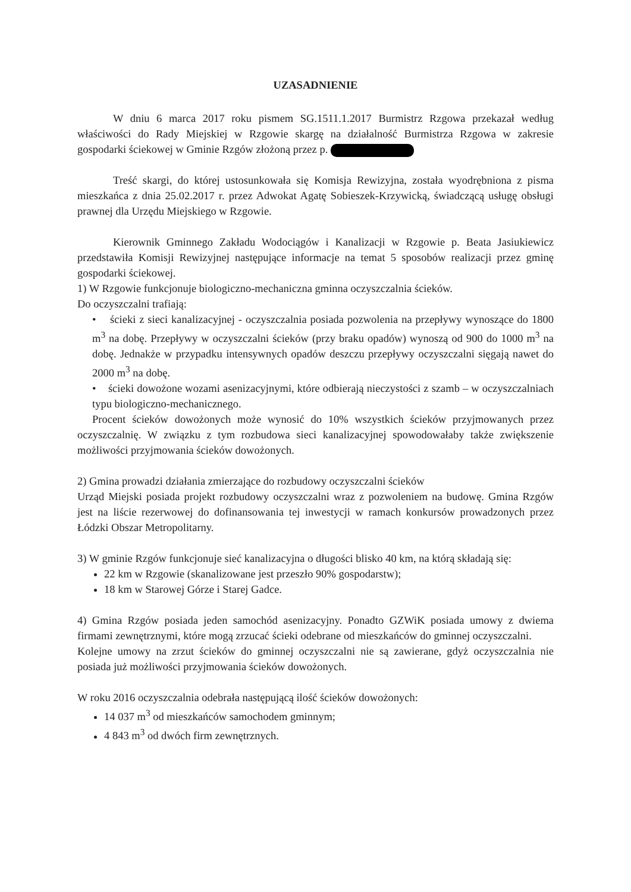UZASADNIENIE
W dniu 6 marca 2017 roku pismem SG.1511.1.2017 Burmistrz Rzgowa przekazał według właściwości do Rady Miejskiej w Rzgowie skargę na działalność Burmistrza Rzgowa w zakresie gospodarki ściekowej w Gminie Rzgów złożoną przez p.
Treść skargi, do której ustosunkowała się Komisja Rewizyjna, została wyodrębniona z pisma mieszkańca z dnia 25.02.2017 r. przez Adwokat Agatę Sobieszek-Krzywicką, świadczącą usługę obsługi prawnej dla Urzędu Miejskiego w Rzgowie.
Kierownik Gminnego Zakładu Wodociągów i Kanalizacji w Rzgowie p. Beata Jasiukiewicz przedstawiła Komisji Rewizyjnej następujące informacje na temat 5 sposobów realizacji przez gminę gospodarki ściekowej.
1) W Rzgowie funkcjonuje biologiczno-mechaniczna gminna oczyszczalnia ścieków.
Do oczyszczalni trafiają:
• ścieki z sieci kanalizacyjnej - oczyszczalnia posiada pozwolenia na przepływy wynoszące do 1800 m<sup>3</sup> na dobę. Przepływy w oczyszczalni ścieków (przy braku opadów) wynoszą od 900 do 1000 m<sup>3</sup> na dobę. Jednakże w przypadku intensywnych opadów deszczu przepływy oczyszczalni sięgają nawet do 2000 m<sup>3</sup> na dobę.
• ścieki dowożone wozami asenizacyjnymi, które odbierają nieczystości z szamb – w oczyszczalniach typu biologiczno-mechanicznego.
Procent ścieków dowożonych może wynosić do 10% wszystkich ścieków przyjmowanych przez oczyszczalnię. W związku z tym rozbudowa sieci kanalizacyjnej spowodowałaby także zwiększenie możliwości przyjmowania ścieków dowożonych.
2) Gmina prowadzi działania zmierzające do rozbudowy oczyszczalni ścieków
Urząd Miejski posiada projekt rozbudowy oczyszczalni wraz z pozwoleniem na budowę. Gmina Rzgów jest na liście rezerwowej do dofinansowania tej inwestycji w ramach konkursów prowadzonych przez Łódzki Obszar Metropolitarny.
3) W gminie Rzgów funkcjonuje sieć kanalizacyjna o długości blisko 40 km, na którą składają się:
22 km w Rzgowie (skanalizowane jest przeszło 90% gospodarstw);
18 km w Starowej Górze i Starej Gadce.
4) Gmina Rzgów posiada jeden samochód asenizacyjny. Ponadto GZWiK posiada umowy z dwiema firmami zewnętrznymi, które mogą zrzucać ścieki odebrane od mieszkańców do gminnej oczyszczalni.
Kolejne umowy na zrzut ścieków do gminnej oczyszczalni nie są zawierane, gdyż oczyszczalnia nie posiada już możliwości przyjmowania ścieków dowożonych.
W roku 2016 oczyszczalnia odebrała następującą ilość ścieków dowożonych:
14 037 m<sup>3</sup> od mieszkańców samochodem gminnym;
4 843 m<sup>3</sup> od dwóch firm zewnętrznych.